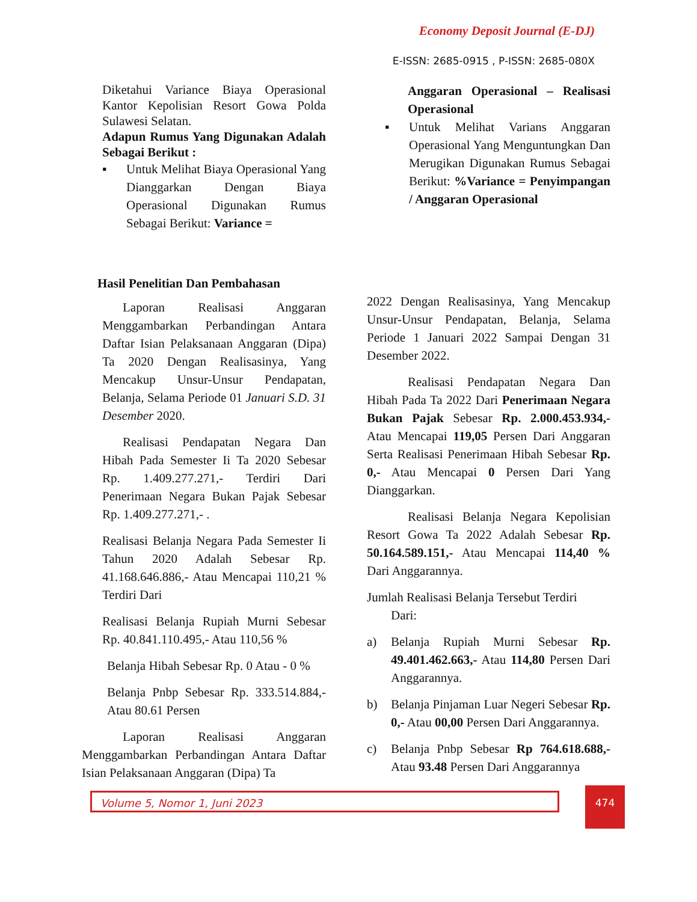Economy Deposit Journal (E-DJ)
E-ISSN: 2685-0915 , P-ISSN: 2685-080X
Diketahui Variance Biaya Operasional Kantor Kepolisian Resort Gowa Polda Sulawesi Selatan.
Adapun Rumus Yang Digunakan Adalah Sebagai Berikut :
▪ Untuk Melihat Biaya Operasional Yang Dianggarkan Dengan Biaya Operasional Digunakan Rumus Sebagai Berikut: Variance =
Anggaran Operasional – Realisasi Operasional
▪ Untuk Melihat Varians Anggaran Operasional Yang Menguntungkan Dan Merugikan Digunakan Rumus Sebagai Berikut: %Variance = Penyimpangan / Anggaran Operasional
Hasil Penelitian Dan Pembahasan
Laporan Realisasi Anggaran Menggambarkan Perbandingan Antara Daftar Isian Pelaksanaan Anggaran (Dipa) Ta 2020 Dengan Realisasinya, Yang Mencakup Unsur-Unsur Pendapatan, Belanja, Selama Periode 01 Januari S.D. 31 Desember 2020.
Realisasi Pendapatan Negara Dan Hibah Pada Semester Ii Ta 2020 Sebesar Rp. 1.409.277.271,- Terdiri Dari Penerimaan Negara Bukan Pajak Sebesar Rp. 1.409.277.271,- .
Realisasi Belanja Negara Pada Semester Ii Tahun 2020 Adalah Sebesar Rp. 41.168.646.886,- Atau Mencapai 110,21 % Terdiri Dari
Realisasi Belanja Rupiah Murni Sebesar Rp. 40.841.110.495,- Atau 110,56 %
Belanja Hibah Sebesar Rp. 0 Atau - 0 %
Belanja Pnbp Sebesar Rp. 333.514.884,- Atau 80.61 Persen
Laporan Realisasi Anggaran Menggambarkan Perbandingan Antara Daftar Isian Pelaksanaan Anggaran (Dipa) Ta
2022 Dengan Realisasinya, Yang Mencakup Unsur-Unsur Pendapatan, Belanja, Selama Periode 1 Januari 2022 Sampai Dengan 31 Desember 2022.
Realisasi Pendapatan Negara Dan Hibah Pada Ta 2022 Dari Penerimaan Negara Bukan Pajak Sebesar Rp. 2.000.453.934,- Atau Mencapai 119,05 Persen Dari Anggaran Serta Realisasi Penerimaan Hibah Sebesar Rp. 0,- Atau Mencapai 0 Persen Dari Yang Dianggarkan.
Realisasi Belanja Negara Kepolisian Resort Gowa Ta 2022 Adalah Sebesar Rp. 50.164.589.151,- Atau Mencapai 114,40 % Dari Anggarannya.
Jumlah Realisasi Belanja Tersebut Terdiri
Dari:
a) Belanja Rupiah Murni Sebesar Rp. 49.401.462.663,- Atau 114,80 Persen Dari Anggarannya.
b) Belanja Pinjaman Luar Negeri Sebesar Rp. 0,- Atau 00,00 Persen Dari Anggarannya.
c) Belanja Pnbp Sebesar Rp 764.618.688,- Atau 93.48 Persen Dari Anggarannya
Volume 5, Nomor 1, Juni 2023 474